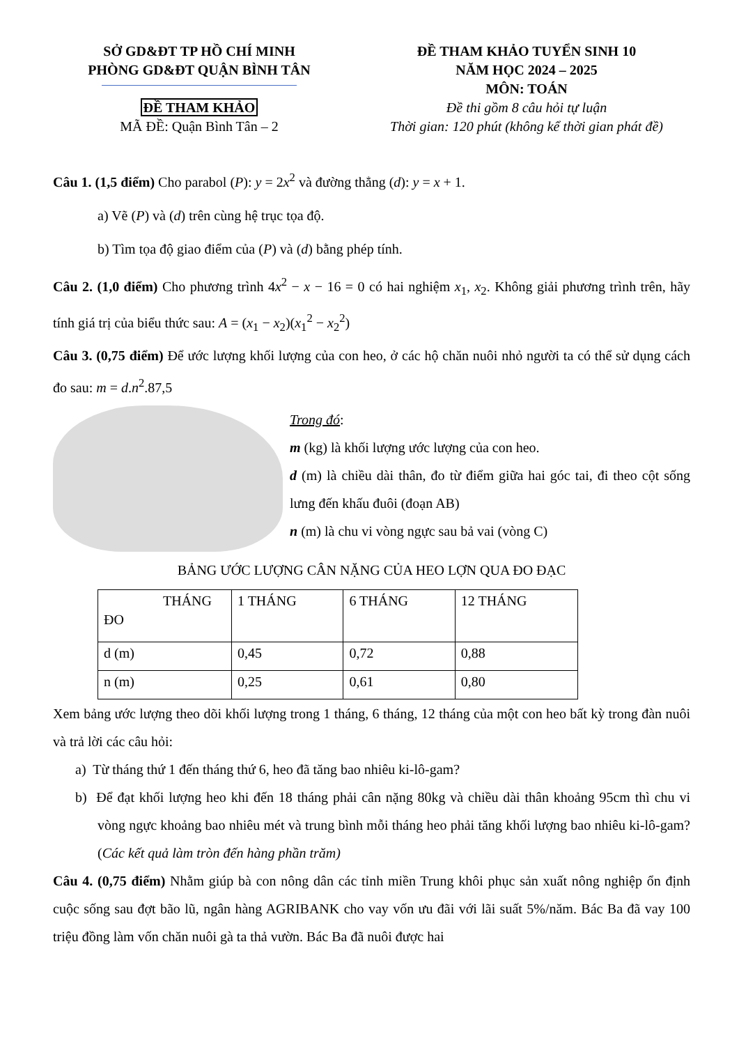SỞ GD&ĐT TP HỒ CHÍ MINH
PHÒNG GD&ĐT QUẬN BÌNH TÂN
ĐỀ THAM KHẢO
MÃ ĐỀ: Quận Bình Tân – 2
ĐỀ THAM KHẢO TUYỂN SINH 10
NĂM HỌC 2024 – 2025
MÔN: TOÁN
Đề thi gồm 8 câu hỏi tự luận
Thời gian: 120 phút (không kể thời gian phát đề)
Câu 1. (1,5 điểm) Cho parabol (P): y = 2x<sup>2</sup> và đường thẳng (d): y = x + 1.
a) Vẽ (P) và (d) trên cùng hệ trục tọa độ.
b) Tìm tọa độ giao điểm của (P) và (d) bằng phép tính.
Câu 2. (1,0 điểm) Cho phương trình 4x<sup>2</sup> − x − 16 = 0 có hai nghiệm x<sub>1</sub>, x<sub>2</sub>. Không giải phương trình trên, hãy tính giá trị của biểu thức sau: A = (x<sub>1</sub> − x<sub>2</sub>)(x<sub>1</sub><sup>2</sup> − x<sub>2</sub><sup>2</sup>)
Câu 3. (0,75 điểm) Để ước lượng khối lượng của con heo, ở các hộ chăn nuôi nhỏ người ta có thể sử dụng cách đo sau: m = d.n<sup>2</sup>.87,5
Trong đó:
m (kg) là khối lượng ước lượng của con heo.
d (m) là chiều dài thân, đo từ điểm giữa hai góc tai, đi theo cột sống lưng đến khấu đuôi (đoạn AB)
n (m) là chu vi vòng ngực sau bả vai (vòng C)
BẢNG ƯỚC LƯỢNG CÂN NẶNG CỦA HEO LỢN QUA ĐO ĐẠC
| THÁNG ĐO | 1 THÁNG | 6 THÁNG | 12 THÁNG |
| d (m) | 0,45 | 0,72 | 0,88 |
| n (m) | 0,25 | 0,61 | 0,80 |
Xem bảng ước lượng theo dõi khối lượng trong 1 tháng, 6 tháng, 12 tháng của một con heo bất kỳ trong đàn nuôi và trả lời các câu hỏi:
a) Từ tháng thứ 1 đến tháng thứ 6, heo đã tăng bao nhiêu ki-lô-gam?
b) Để đạt khối lượng heo khi đến 18 tháng phải cân nặng 80kg và chiều dài thân khoảng 95cm thì chu vi vòng ngực khoảng bao nhiêu mét và trung bình mỗi tháng heo phải tăng khối lượng bao nhiêu ki-lô-gam? (Các kết quả làm tròn đến hàng phần trăm)
Câu 4. (0,75 điểm) Nhằm giúp bà con nông dân các tỉnh miền Trung khôi phục sản xuất nông nghiệp ổn định cuộc sống sau đợt bão lũ, ngân hàng AGRIBANK cho vay vốn ưu đãi với lãi suất 5%/năm. Bác Ba đã vay 100 triệu đồng làm vốn chăn nuôi gà ta thả vườn. Bác Ba đã nuôi được hai